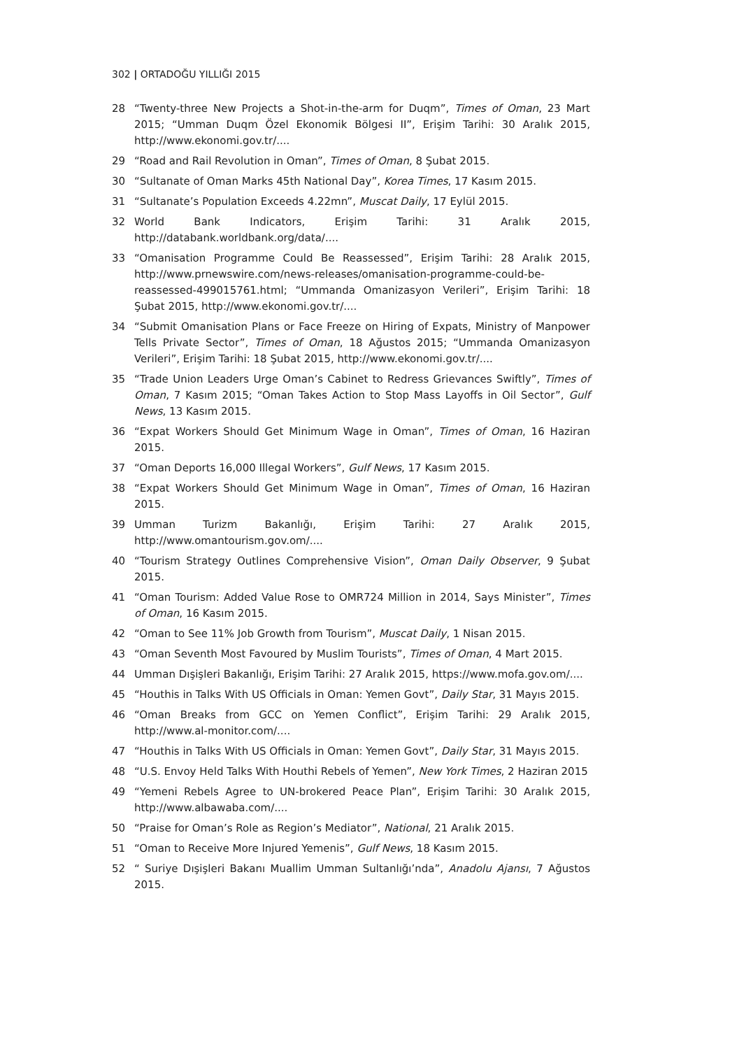302 | ORTADOĞU YILLIĞI 2015
28 “Twenty-three New Projects a Shot-in-the-arm for Duqm”, Times of Oman, 23 Mart 2015; “Umman Duqm Özel Ekonomik Bölgesi II”, Erişim Tarihi: 30 Aralık 2015, http://www.ekonomi.gov.tr/....
29 “Road and Rail Revolution in Oman”, Times of Oman, 8 Şubat 2015.
30 “Sultanate of Oman Marks 45th National Day”, Korea Times, 17 Kasım 2015.
31 “Sultanate’s Population Exceeds 4.22mn”, Muscat Daily, 17 Eylül 2015.
32 World Bank Indicators, Erişim Tarihi: 31 Aralık 2015, http://databank.worldbank.org/data/....
33 “Omanisation Programme Could Be Reassessed”, Erişim Tarihi: 28 Aralık 2015, http://www.prnewswire.com/news-releases/omanisation-programme-could-be-reassessed-499015761.html; “Ummanda Omanizasyon Verileri”, Erişim Tarihi: 18 Şubat 2015, http://www.ekonomi.gov.tr/....
34 “Submit Omanisation Plans or Face Freeze on Hiring of Expats, Ministry of Manpower Tells Private Sector”, Times of Oman, 18 Ağustos 2015; “Ummanda Omanizasyon Verileri”, Erişim Tarihi: 18 Şubat 2015, http://www.ekonomi.gov.tr/....
35 “Trade Union Leaders Urge Oman’s Cabinet to Redress Grievances Swiftly”, Times of Oman, 7 Kasım 2015; “Oman Takes Action to Stop Mass Layoffs in Oil Sector”, Gulf News, 13 Kasım 2015.
36 “Expat Workers Should Get Minimum Wage in Oman”, Times of Oman, 16 Haziran 2015.
37 “Oman Deports 16,000 Illegal Workers”, Gulf News, 17 Kasım 2015.
38 “Expat Workers Should Get Minimum Wage in Oman”, Times of Oman, 16 Haziran 2015.
39 Umman Turizm Bakanlığı, Erişim Tarihi: 27 Aralık 2015, http://www.omantourism.gov.om/....
40 “Tourism Strategy Outlines Comprehensive Vision”, Oman Daily Observer, 9 Şubat 2015.
41 “Oman Tourism: Added Value Rose to OMR724 Million in 2014, Says Minister”, Times of Oman, 16 Kasım 2015.
42 “Oman to See 11% Job Growth from Tourism”, Muscat Daily, 1 Nisan 2015.
43 “Oman Seventh Most Favoured by Muslim Tourists”, Times of Oman, 4 Mart 2015.
44 Umman Dışişleri Bakanlığı, Erişim Tarihi: 27 Aralık 2015, https://www.mofa.gov.om/....
45 “Houthis in Talks With US Officials in Oman: Yemen Govt”, Daily Star, 31 Mayıs 2015.
46 “Oman Breaks from GCC on Yemen Conflict”, Erişim Tarihi: 29 Aralık 2015, http://www.al-monitor.com/....
47 “Houthis in Talks With US Officials in Oman: Yemen Govt”, Daily Star, 31 Mayıs 2015.
48 “U.S. Envoy Held Talks With Houthi Rebels of Yemen”, New York Times, 2 Haziran 2015
49 “Yemeni Rebels Agree to UN-brokered Peace Plan”, Erişim Tarihi: 30 Aralık 2015, http://www.albawaba.com/....
50 “Praise for Oman’s Role as Region’s Mediator”, National, 21 Aralık 2015.
51 “Oman to Receive More Injured Yemenis”, Gulf News, 18 Kasım 2015.
52 “ Suriye Dışişleri Bakanı Muallim Umman Sultanlığı’nda”, Anadolu Ajansı, 7 Ağustos 2015.